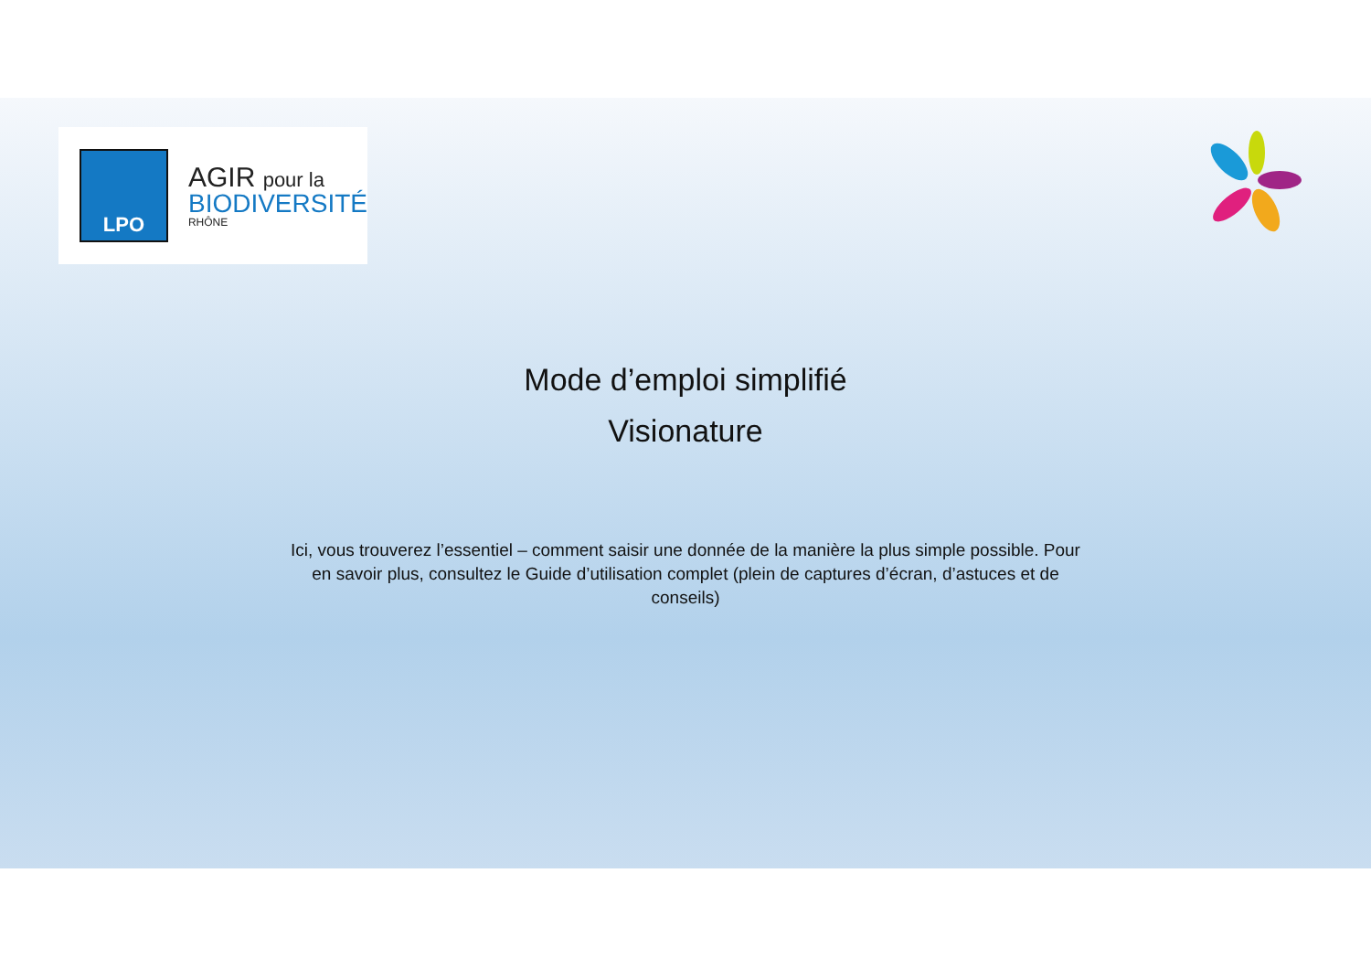LPO
AGIR pour la
BIODIVERSITÉ
RHÔNE
Mode d’emploi simplifié
Visionature
Ici, vous trouverez l’essentiel – comment saisir une donnée de la manière la plus simple possible. Pour en savoir plus, consultez le Guide d’utilisation complet (plein de captures d’écran, d’astuces et de conseils)